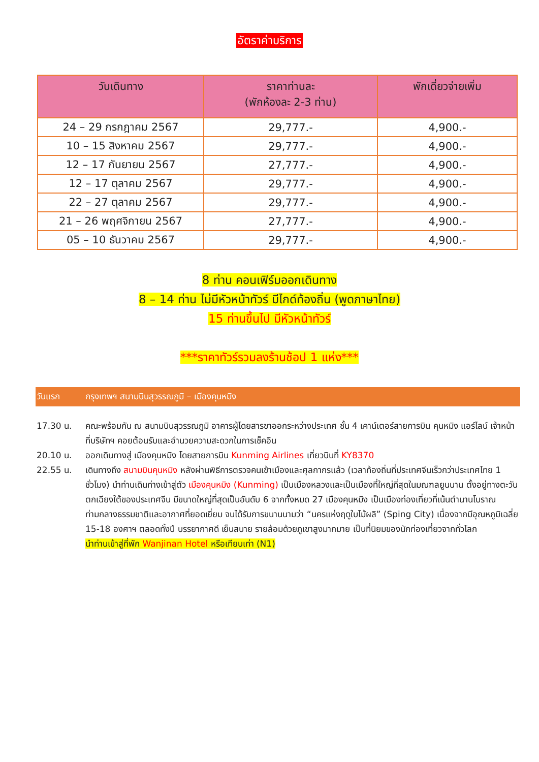อัตราค่าบริการ
| วันเดินทาง | ราคาท่านละ (พักห้องละ 2-3 ท่าน) | พักเดี่ยวจ่ายเพิ่ม |
| --- | --- | --- |
| 24 – 29 กรกฎาคม 2567 | 29,777.- | 4,900.- |
| 10 – 15 สิงหาคม 2567 | 29,777.- | 4,900.- |
| 12 – 17 กันยายน 2567 | 27,777.- | 4,900.- |
| 12 – 17 ตุลาคม 2567 | 29,777.- | 4,900.- |
| 22 – 27 ตุลาคม 2567 | 29,777.- | 4,900.- |
| 21 – 26 พฤศจิกายน 2567 | 27,777.- | 4,900.- |
| 05 – 10 ธันวาคม 2567 | 29,777.- | 4,900.- |
8 ท่าน คอนเฟิร์มออกเดินทาง
8 – 14 ท่าน ไม่มีหัวหน้าทัวร์ มีไกด์ท้องถิ่น (พูดภาษาไทย)
15 ท่านขึ้นไป มีหัวหน้าทัวร์
***ราคาทัวร์รวมลงร้านช้อป 1 แห่ง***
วันแรก กรุงเทพฯ สนามบินสุวรรณภูมิ – เมืองคุนหมิง
17.30 น. คณะพร้อมกัน ณ สนามบินสุวรรณภูมิ อาคารผู้โดยสารขาออกระหว่างประเทศ ชั้น 4 เคาน์เตอร์สายการบิน คุนหมิง แอร์ไลน์ เจ้าหน้าที่บริษัทฯ คอยต้อนรับและอำนวยความสะดวกในการเช็คอิน
20.10 น. ออกเดินทางสู่ เมืองคุนหมิง โดยสายการบิน Kunming Airlines เที่ยวบินที่ KY8370
22.55 น. เดินทางถึง สนามบินคุนหมิง หลังผ่านพิธีการตรวจคนเข้าเมืองและศุลกากรแล้ว (เวลาท้องถิ่นที่ประเทศจีนเร็วกว่าประเทศไทย 1 ชั่วโมง) นำท่านเดินท่างเข้าสู่ตัว เมืองคุนหมิง (Kunming) เป็นเมืองหลวงและเป็นเมืองที่ใหญ่ที่สุดในมณฑลยูนนาน ตั้งอยู่ทางตะวันตกเฉียงใต้ของประเทศจีน มีขนาดใหญ่ที่สุดเป็นอันดับ 6 จากทั้งหมด 27 เมืองคุนหมิง เป็นเมืองท่องเที่ยวที่เน้นตำนานโบราณท่ามกลางธรรมชาติและอากาศที่ยอดเยี่ยม จนได้รับการขนานนามว่า “นครแห่งฤดูใบไม้ผลิ” (Sping City) เนื่องจากมีอุณหภูมิเฉลี่ย 15-18 องศาฯ ตลอดทั้งปี บรรยากาศดี เย็นสบาย รายล้อมด้วยภูเขาสูงมากมาย เป็นที่นิยมของนักท่องเที่ยวจากทั่วโลก
นำท่านเข้าสู่ที่พัก Wanjinan Hotel หรือเทียบเท่า (N1)